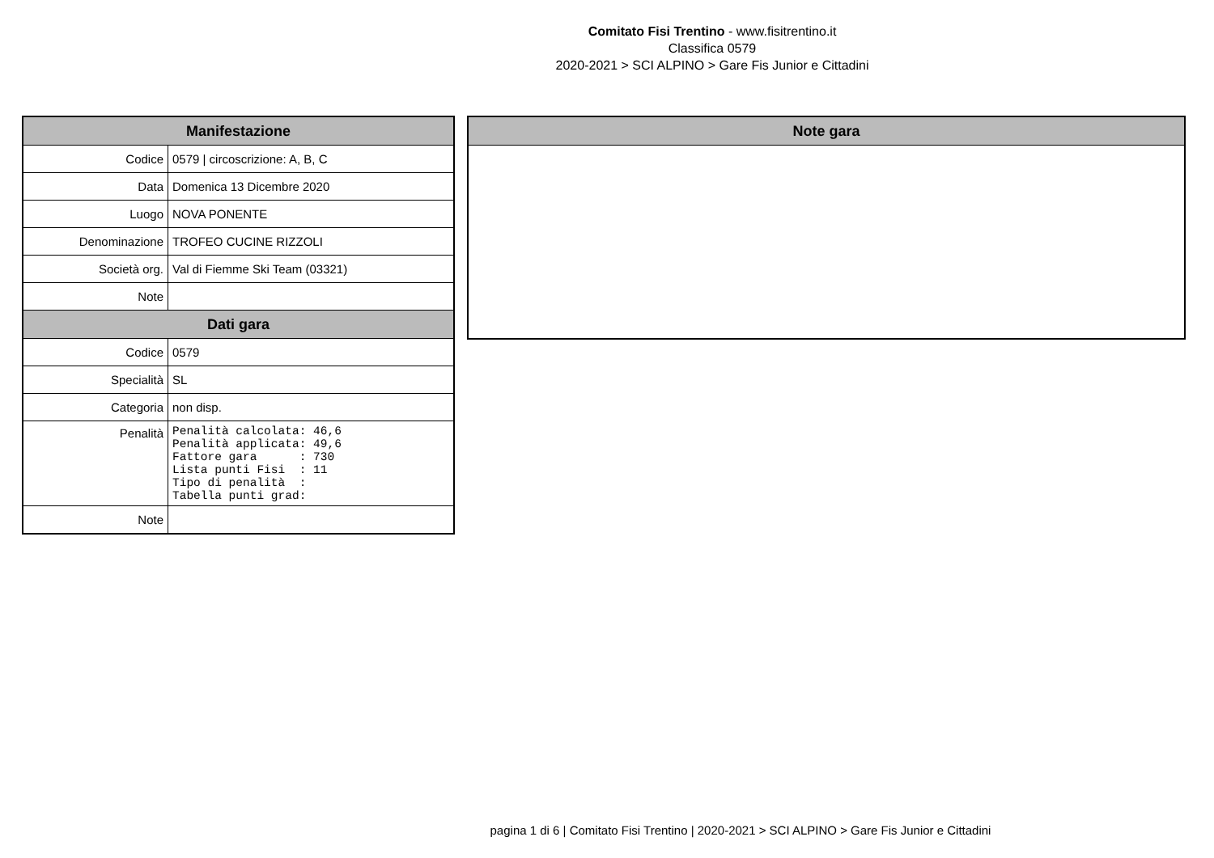Comitato Fisi Trentino - www.fisitrentino.it
Classifica 0579
2020-2021 > SCI ALPINO > Gare Fis Junior e Cittadini
| Manifestazione | |
| --- | --- |
| Codice | 0579 / circoscrizione: A, B, C |
| Data | Domenica 13 Dicembre 2020 |
| Luogo | NOVA PONENTE |
| Denominazione | TROFEO CUCINE RIZZOLI |
| Società org. | Val di Fiemme Ski Team (03321) |
| Note | |
| Dati gara | |
| Codice | 0579 |
| Specialità | SL |
| Categoria | non disp. |
| Penalità | Penalità calcolata: 46,6 Penalità applicata: 49,6 Fattore gara : 730 Lista punti Fisi : 11 Tipo di penalità : Tabella punti grad: |
| Note | |
| Note gara |
| --- |
pagina 1 di 6 | Comitato Fisi Trentino | 2020-2021 > SCI ALPINO > Gare Fis Junior e Cittadini